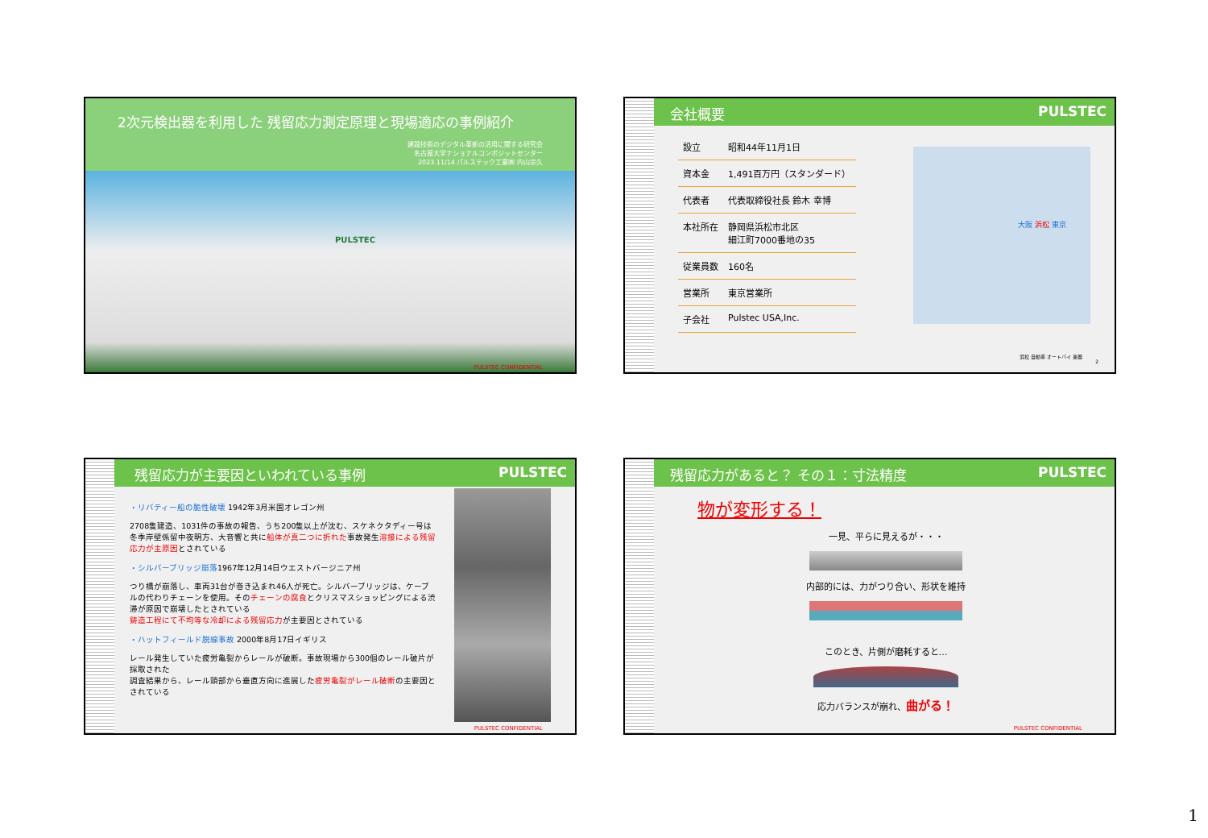2次元検出器を利用した 残留応力測定原理と現場適応の事例紹介
建設技術のデジタル革新の活用に関する研究会
名古屋大学ナショナルコンポジットセンター
2023.11/14 パルステック工業㈱ 内山宗久
PULSTEC
PULSTEC CONFIDENTIAL
会社概要 PULSTEC
| 設立 | 昭和44年11月1日 |
| 資本金 | 1,491百万円（スタンダード） |
| 代表者 | 代表取締役社長 鈴木 幸博 |
| 本社所在 | 静岡県浜松市北区 細江町7000番地の35 |
| 従業員数 | 160名 |
| 営業所 | 東京営業所 |
| 子会社 | Pulstec USA,Inc. |
大阪 浜松 東京
浜松 自動車 オートバイ 楽器
2
残留応力が主要因といわれている事例 PULSTEC
・リバティー船の脆性破壊 1942年3月米国オレゴン州
2708隻建造、1031件の事故の報告、うち200隻以上が沈む、スケネクタディー号は冬季岸壁係留中夜明方、大音響と共に船体が真二つに折れた事故発生溶接による残留応力が主原因とされている
・シルバーブリッジ崩落1967年12月14日ウエストバージニア州
つり橋が崩落し、車両31台が巻き込まれ46人が死亡。シルバーブリッジは、ケーブルの代わりチェーンを使用。そのチェーンの腐食とクリスマスショッピングによる渋滞が原因で崩壊したとされている
鋳造工程にて不均等な冷却による残留応力が主要因とされている
・ハットフィールド脱線事故 2000年8月17日イギリス
レール発生していた疲労亀裂からレールが破断。事故現場から300個のレール破片が採取された
調査結果から、レール頭部から垂直方向に進展した疲労亀裂がレール破断の主要因とされている
PULSTEC CONFIDENTIAL
残留応力があると？ その１：寸法精度 PULSTEC
物が変形する！
一見、平らに見えるが・・・
内部的には、力がつり合い、形状を維持
このとき、片側が磨耗すると…
応力バランスが崩れ、曲がる！
PULSTEC CONFIDENTIAL
1